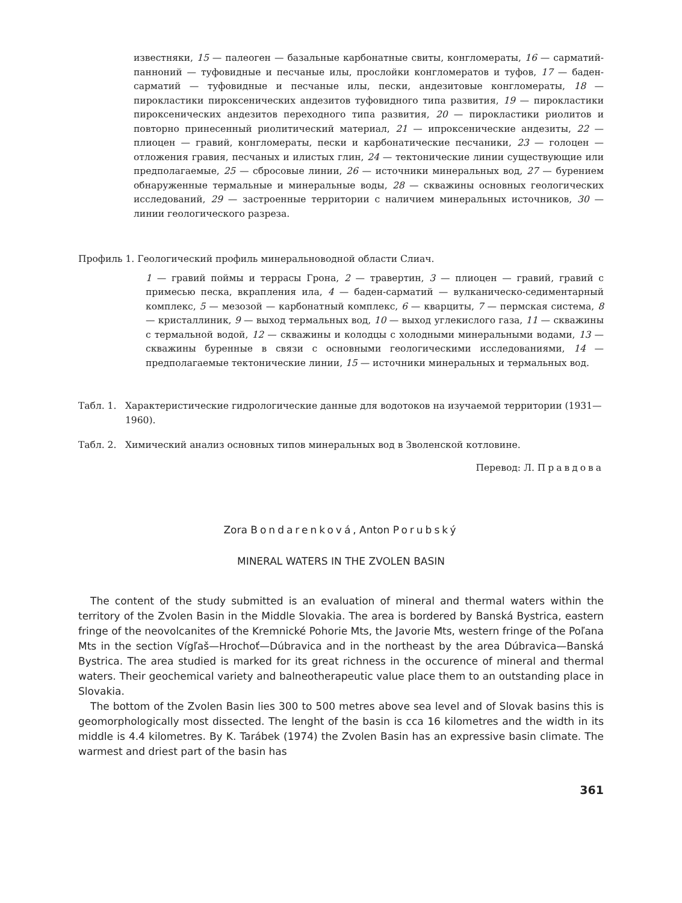известняки, 15 — палеоген — базальные карбонатные свиты, конгломераты, 16 — сарматий-панноний — туфовидные и песчаные илы, прослойки конгломератов и туфов, 17 — баден-сарматий — туфовидные и песчаные илы, пески, андезитовые конгломераты, 18 — пирокластики пироксенических андезитов туфовидного типа развития, 19 — пирокластики пироксенических андезитов переходного типа развития, 20 — пирокластики риолитов и повторно принесенный риолитический материал, 21 — ипроксенические андезиты, 22 — плиоцен — гравий, конгломераты, пески и карбонатические песчаники, 23 — голоцен — отложения гравия, песчаных и илистых глин, 24 — тектонические линии существующие или предполагаемые, 25 — сбросовые линии, 26 — источники минеральных вод, 27 — бурением обнаруженные термальные и минеральные воды, 28 — скважины основных геологических исследований, 29 — застроенные территории с наличием минеральных источников, 30 — линии геологического разреза.
Профиль 1. Геологический профиль минеральноводной области Слиач.
1 — гравий поймы и террасы Грона, 2 — травертин, 3 — плиоцен — гравий, гравий с примесью песка, вкрапления ила, 4 — баден-сарматий — вулканическо-седиментарный комплекс, 5 — мезозой — карбонатный комплекс, 6 — кварциты, 7 — пермская система, 8 — кристаллиник, 9 — выход термальных вод, 10 — выход углекислого газа, 11 — скважины с термальной водой, 12 — скважины и колодцы с холодными минеральными водами, 13 — скважины буренные в связи с основными геологическими исследованиями, 14 — предполагаемые тектонические линии, 15 — источники минеральных и термальных вод.
Табл. 1. Характеристические гидрологические данные для водотоков на изучаемой территории (1931—1960).
Табл. 2. Химический анализ основных типов минеральных вод в Зволенской котловине.
Перевод: Л. Правдова
Zora Bondarenková, Anton Porubský
MINERAL WATERS IN THE ZVOLEN BASIN
The content of the study submitted is an evaluation of mineral and thermal waters within the territory of the Zvolen Basin in the Middle Slovakia. The area is bordered by Banská Bystrica, eastern fringe of the neovolcanites of the Kremnické Pohorie Mts, the Javorie Mts, western fringe of the Poľana Mts in the section Vígľaš—Hrochoť—Dúbravica and in the northeast by the area Dúbravica—Banská Bystrica. The area studied is marked for its great richness in the occurence of mineral and thermal waters. Their geochemical variety and balneotherapeutic value place them to an outstanding place in Slovakia.
The bottom of the Zvolen Basin lies 300 to 500 metres above sea level and of Slovak basins this is geomorphologically most dissected. The lenght of the basin is cca 16 kilometres and the width in its middle is 4.4 kilometres. By K. Tarábek (1974) the Zvolen Basin has an expressive basin climate. The warmest and driest part of the basin has
361